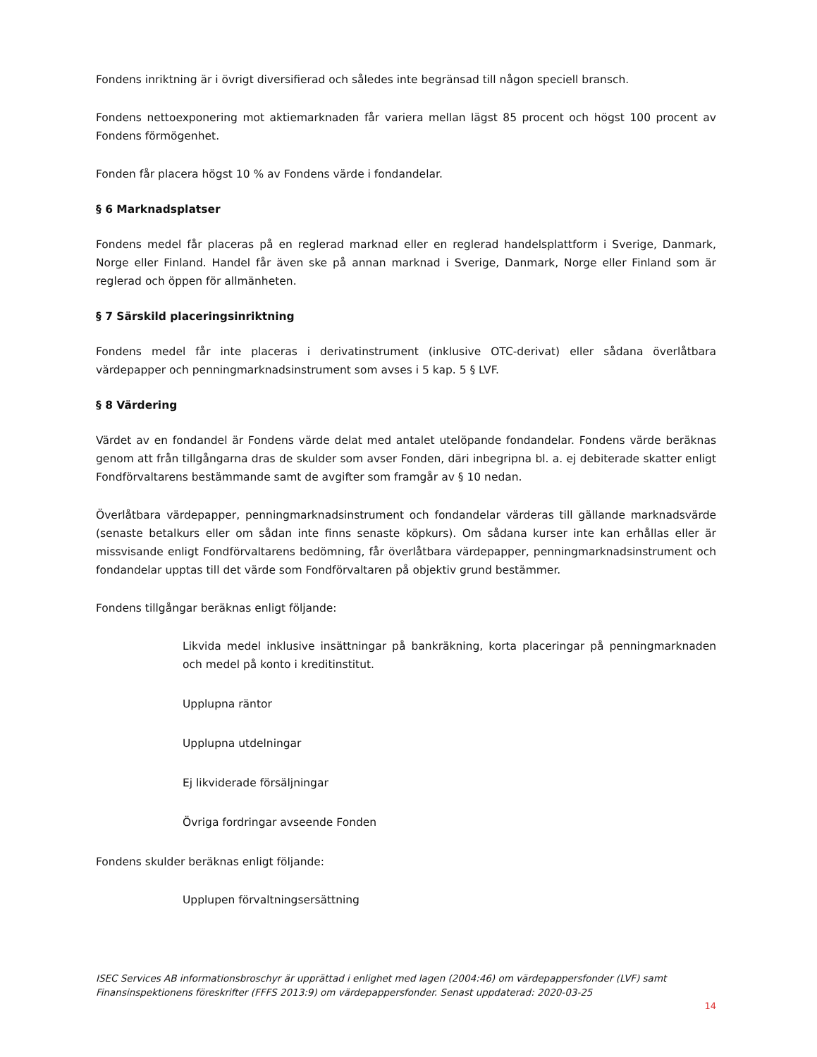Fondens inriktning är i övrigt diversifierad och således inte begränsad till någon speciell bransch.
Fondens nettoexponering mot aktiemarknaden får variera mellan lägst 85 procent och högst 100 procent av Fondens förmögenhet.
Fonden får placera högst 10 % av Fondens värde i fondandelar.
§ 6 Marknadsplatser
Fondens medel får placeras på en reglerad marknad eller en reglerad handelsplattform i Sverige, Danmark, Norge eller Finland. Handel får även ske på annan marknad i Sverige, Danmark, Norge eller Finland som är reglerad och öppen för allmänheten.
§ 7 Särskild placeringsinriktning
Fondens medel får inte placeras i derivatinstrument (inklusive OTC-derivat) eller sådana överlåtbara värdepapper och penningmarknadsinstrument som avses i 5 kap. 5 § LVF.
§ 8 Värdering
Värdet av en fondandel är Fondens värde delat med antalet utelöpande fondandelar. Fondens värde beräknas genom att från tillgångarna dras de skulder som avser Fonden, däri inbegripna bl. a. ej debiterade skatter enligt Fondförvaltarens bestämmande samt de avgifter som framgår av § 10 nedan.
Överlåtbara värdepapper, penningmarknadsinstrument och fondandelar värderas till gällande marknadsvärde (senaste betalkurs eller om sådan inte finns senaste köpkurs). Om sådana kurser inte kan erhållas eller är missvisande enligt Fondförvaltarens bedömning, får överlåtbara värdepapper, penningmarknadsinstrument och fondandelar upptas till det värde som Fondförvaltaren på objektiv grund bestämmer.
Fondens tillgångar beräknas enligt följande:
Likvida medel inklusive insättningar på bankräkning, korta placeringar på penningmarknaden och medel på konto i kreditinstitut.
Upplupna räntor
Upplupna utdelningar
Ej likviderade försäljningar
Övriga fordringar avseende Fonden
Fondens skulder beräknas enligt följande:
Upplupen förvaltningsersättning
ISEC Services AB informationsbroschyr är upprättad i enlighet med lagen (2004:46) om värdepappersfonder (LVF) samt Finansinspektionens föreskrifter (FFFS 2013:9) om värdepappersfonder. Senast uppdaterad: 2020-03-25
14